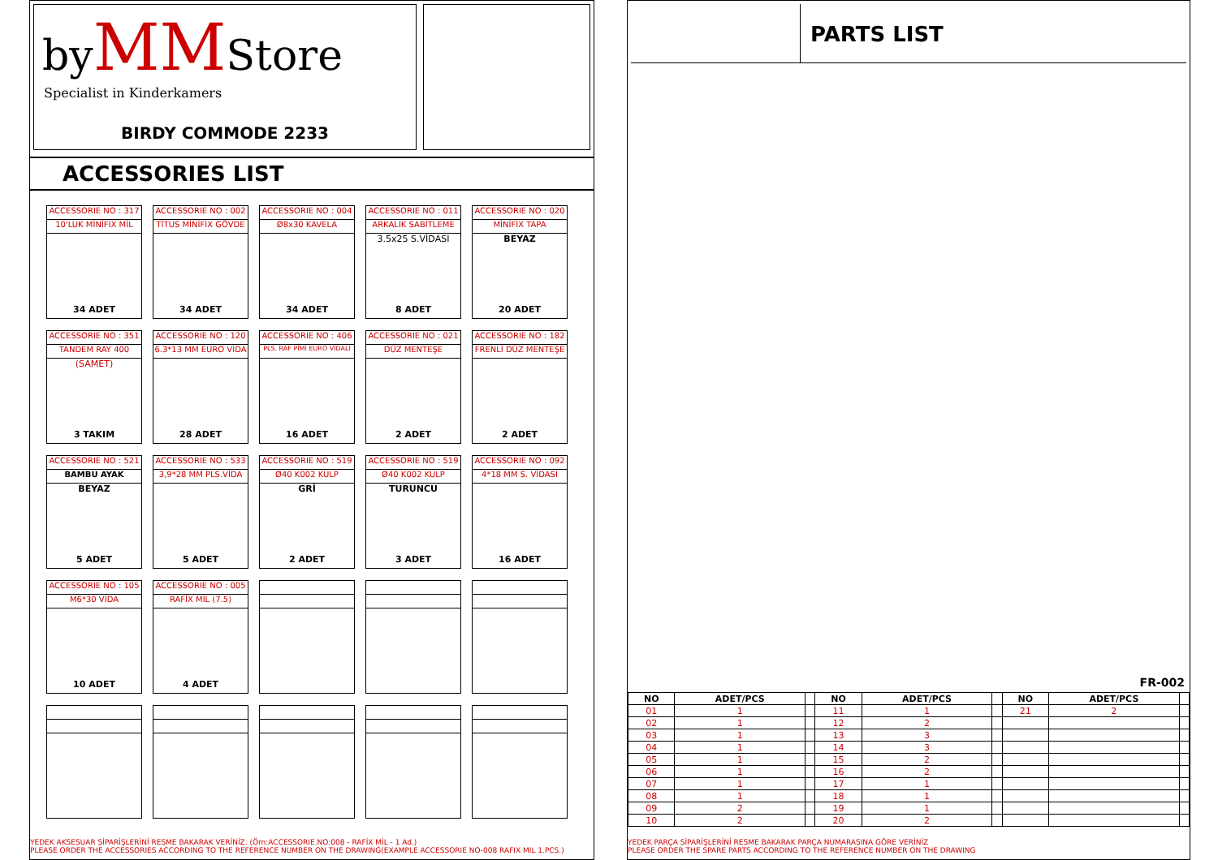byMMStore
Specialist in Kinderkamers
BIRDY COMMODE 2233
ACCESSORIES LIST
ACCESSORIE NO : 317
10'LUK MİNİFİX MİL
34 ADET
ACCESSORIE NO : 002
TİTUS MİNİFİX GÖVDE
34 ADET
ACCESSORIE NO : 004
Ø8x30 KAVELA
34 ADET
ACCESSORIE NO : 011
ARKALIK SABİTLEME
3.5x25 S.VİDASI
8 ADET
ACCESSORIE NO : 020
MİNİFİX TAPA
BEYAZ
20 ADET
ACCESSORIE NO : 351
TANDEM RAY 400
(SAMET)
3 TAKIM
ACCESSORIE NO : 120
6.3*13 MM EURO VİDA
28 ADET
ACCESSORIE NO : 406
PLS. RAF PİMİ EURO VİDALI
16 ADET
ACCESSORIE NO : 021
DÜZ MENTEŞE
2 ADET
ACCESSORIE NO : 182
FRENLİ DÜZ MENTEŞE
2 ADET
ACCESSORIE NO : 521
BAMBU AYAK
BEYAZ
5 ADET
ACCESSORIE NO : 533
3,9*28 MM PLS.VİDA
5 ADET
ACCESSORIE NO : 519
Ø40 K002 KULP
GRİ
2 ADET
ACCESSORIE NO : 519
Ø40 K002 KULP
TURUNCU
3 ADET
ACCESSORIE NO : 092
4*18 MM S. VİDASI
16 ADET
ACCESSORIE NO : 105
M6*30 VİDA
10 ADET
ACCESSORIE NO : 005
RAFİX MİL (7.5)
4 ADET
YEDEK AKSESUAR SİPARİŞLERİNİ RESME BAKARAK VERİNİZ. (Örn:ACCESSORIE.NO:008 - RAFİX MİL - 1 Ad.)
PLEASE ORDER THE ACCESSORIES ACCORDING TO THE REFERENCE NUMBER ON THE DRAWING(EXAMPLE ACCESSORIE NO-008 RAFIX MIL 1.PCS.)
PARTS LIST
FR-002
| NO | ADET/PCS | | NO | ADET/PCS | | NO | ADET/PCS | |
| --- | --- | --- | --- | --- | --- | --- | --- | --- |
| 01 | 1 | | 11 | 1 | | 21 | 2 | |
| 02 | 1 | | 12 | 2 | | | | |
| 03 | 1 | | 13 | 3 | | | | |
| 04 | 1 | | 14 | 3 | | | | |
| 05 | 1 | | 15 | 2 | | | | |
| 06 | 1 | | 16 | 2 | | | | |
| 07 | 1 | | 17 | 1 | | | | |
| 08 | 1 | | 18 | 1 | | | | |
| 09 | 2 | | 19 | 1 | | | | |
| 10 | 2 | | 20 | 2 | | | | |
YEDEK PARÇA SİPARİŞLERİNİ RESME BAKARAK PARÇA NUMARASINA GÖRE VERİNİZ
PLEASE ORDER THE SPARE PARTS ACCORDING TO THE REFERENCE NUMBER ON THE DRAWING